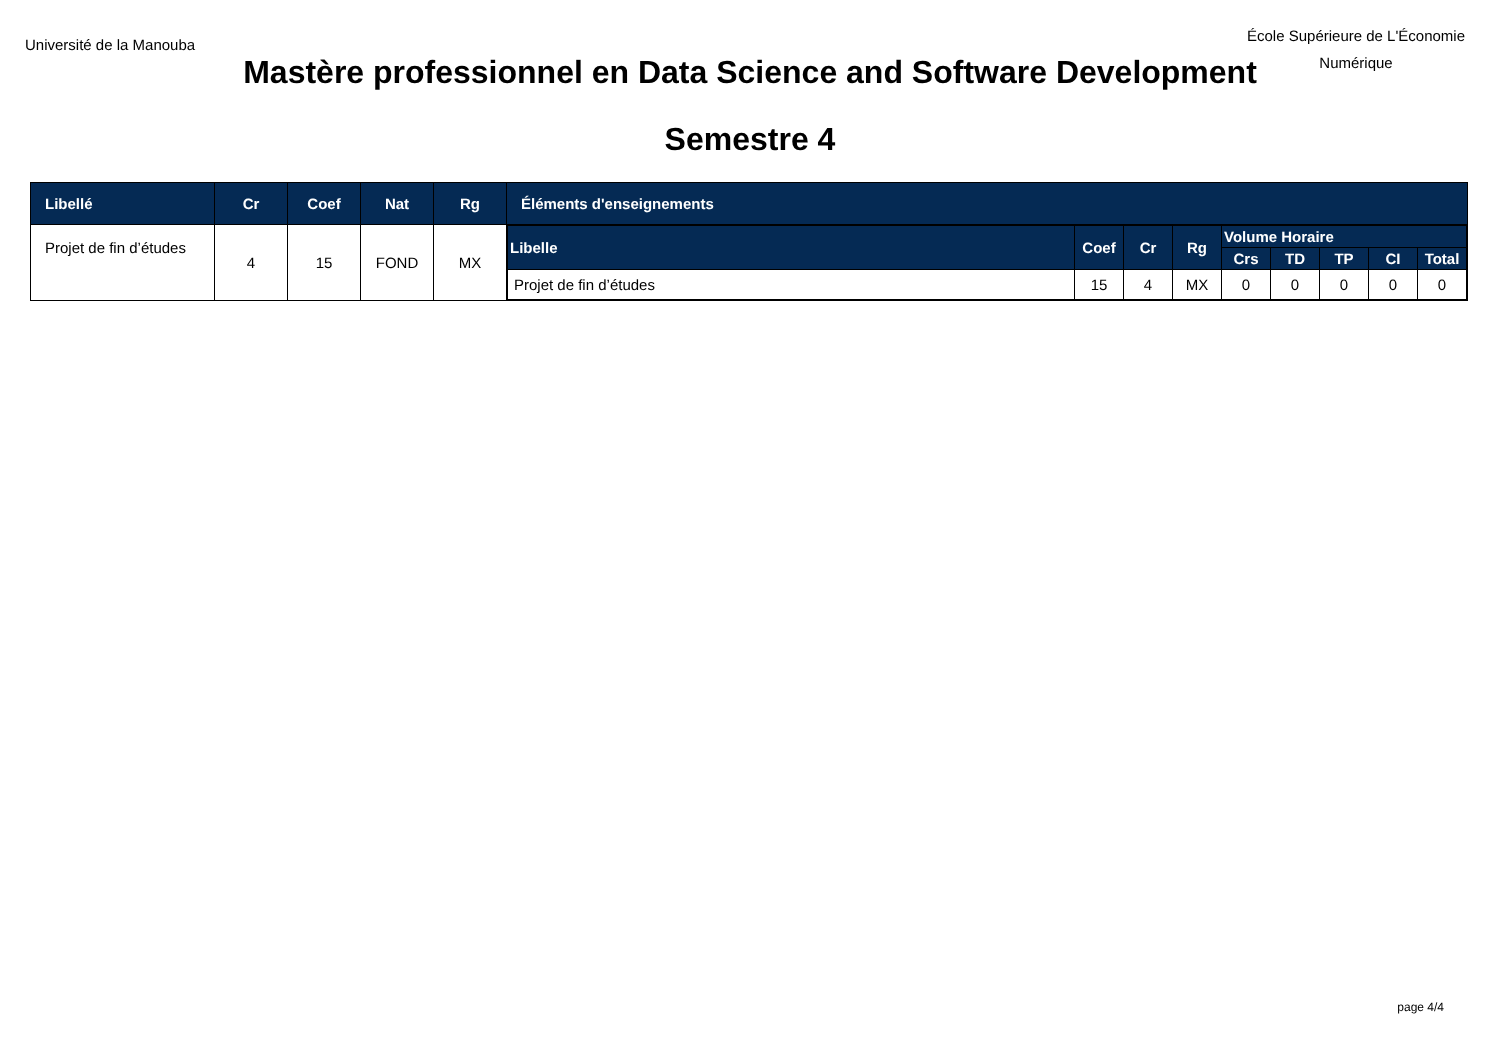Université de la Manouba
École Supérieure de L'Économie
Numérique
Mastère professionnel en Data Science and Software Development
Semestre 4
| Libellé | Cr | Coef | Nat | Rg | Éléments d'enseignements |
| --- | --- | --- | --- | --- | --- |
| Projet de fin d’études | 4 | 15 | FOND | MX | / Libelle / Coef / Cr / Rg / Volume Horaire / / / / / / --- / --- / --- / --- / --- / --- / --- / --- / --- / / / / / / Crs / TD / TP / CI / Total / / Projet de fin d’études / 15 / 4 / MX / 0 / 0 / 0 / 0 / 0 / |
page 4/4